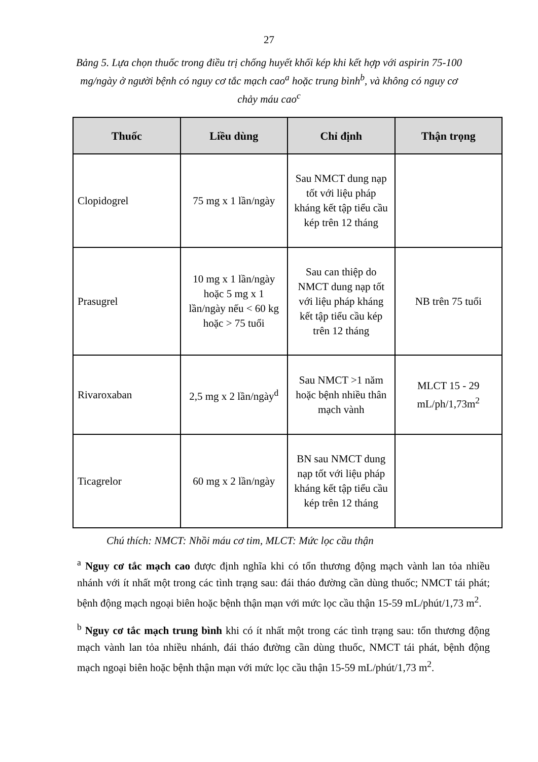27
Bảng 5. Lựa chọn thuốc trong điều trị chống huyết khối kép khi kết hợp với aspirin 75-100 mg/ngày ở người bệnh có nguy cơ tắc mạch cao<sup>a</sup> hoặc trung bình<sup>b</sup>, và không có nguy cơ chảy máu cao<sup>c</sup>
| Thuốc | Liều dùng | Chỉ định | Thận trọng |
| --- | --- | --- | --- |
| Clopidogrel | 75 mg x 1 lần/ngày | Sau NMCT dung nạp tốt với liệu pháp kháng kết tập tiểu cầu kép trên 12 tháng | |
| Prasugrel | 10 mg x 1 lần/ngày hoặc 5 mg x 1 lần/ngày nếu < 60 kg hoặc > 75 tuổi | Sau can thiệp do NMCT dung nạp tốt với liệu pháp kháng kết tập tiểu cầu kép trên 12 tháng | NB trên 75 tuổi |
| Rivaroxaban | 2,5 mg x 2 lần/ngày<sup>d</sup> | Sau NMCT >1 năm hoặc bệnh nhiều thân mạch vành | MLCT 15 - 29 mL/ph/1,73m<sup>2</sup> |
| Ticagrelor | 60 mg x 2 lần/ngày | BN sau NMCT dung nạp tốt với liệu pháp kháng kết tập tiểu cầu kép trên 12 tháng | |
Chú thích: NMCT: Nhồi máu cơ tim, MLCT: Mức lọc cầu thận
<sup>a</sup> Nguy cơ tắc mạch cao được định nghĩa khi có tổn thương động mạch vành lan tỏa nhiều nhánh với ít nhất một trong các tình trạng sau: đái tháo đường cần dùng thuốc; NMCT tái phát; bệnh động mạch ngoại biên hoặc bệnh thận mạn với mức lọc cầu thận 15-59 mL/phút/1,73 m<sup>2</sup>.
<sup>b</sup> Nguy cơ tắc mạch trung bình khi có ít nhất một trong các tình trạng sau: tổn thương động mạch vành lan tỏa nhiều nhánh, đái tháo đường cần dùng thuốc, NMCT tái phát, bệnh động mạch ngoại biên hoặc bệnh thận mạn với mức lọc cầu thận 15-59 mL/phút/1,73 m<sup>2</sup>.